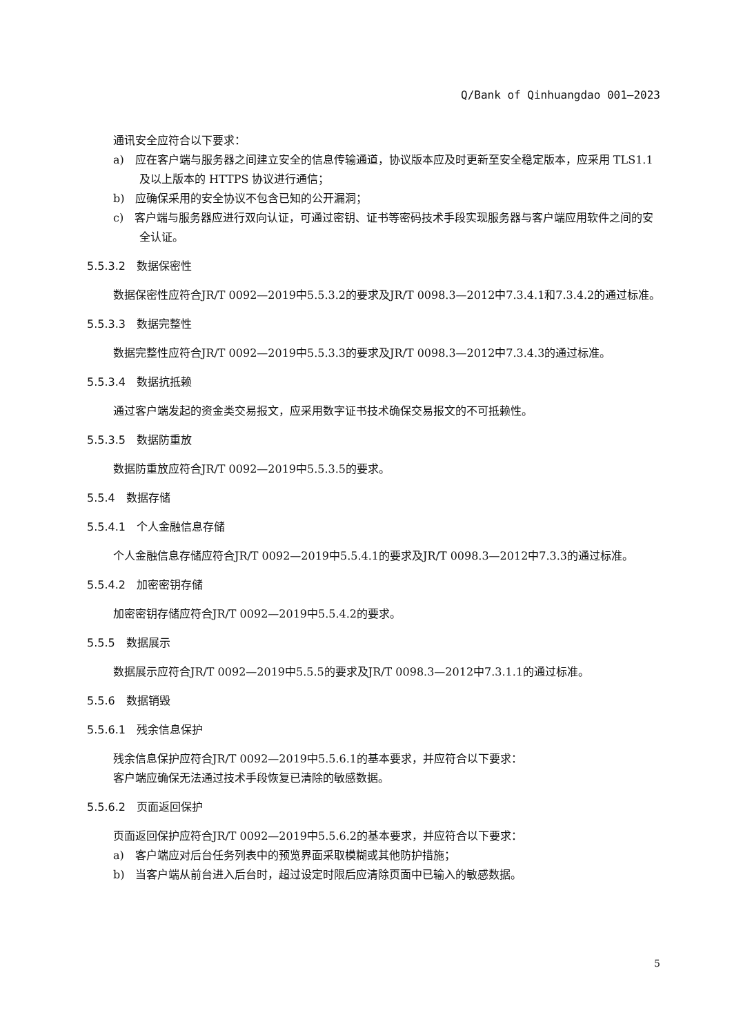Q/Bank of Qinhuangdao 001—2023
通讯安全应符合以下要求：
a)　应在客户端与服务器之间建立安全的信息传输通道，协议版本应及时更新至安全稳定版本，应采用 TLS1.1 及以上版本的 HTTPS 协议进行通信；
b)　应确保采用的安全协议不包含已知的公开漏洞；
c)　客户端与服务器应进行双向认证，可通过密钥、证书等密码技术手段实现服务器与客户端应用软件之间的安全认证。
5.5.3.2　数据保密性
数据保密性应符合JR/T 0092—2019中5.5.3.2的要求及JR/T 0098.3—2012中7.3.4.1和7.3.4.2的通过标准。
5.5.3.3　数据完整性
数据完整性应符合JR/T 0092—2019中5.5.3.3的要求及JR/T 0098.3—2012中7.3.4.3的通过标准。
5.5.3.4　数据抗抵赖
通过客户端发起的资金类交易报文，应采用数字证书技术确保交易报文的不可抵赖性。
5.5.3.5　数据防重放
数据防重放应符合JR/T 0092—2019中5.5.3.5的要求。
5.5.4　数据存储
5.5.4.1　个人金融信息存储
个人金融信息存储应符合JR/T 0092—2019中5.5.4.1的要求及JR/T 0098.3—2012中7.3.3的通过标准。
5.5.4.2　加密密钥存储
加密密钥存储应符合JR/T 0092—2019中5.5.4.2的要求。
5.5.5　数据展示
数据展示应符合JR/T 0092—2019中5.5.5的要求及JR/T 0098.3—2012中7.3.1.1的通过标准。
5.5.6　数据销毁
5.5.6.1　残余信息保护
残余信息保护应符合JR/T 0092—2019中5.5.6.1的基本要求，并应符合以下要求：
客户端应确保无法通过技术手段恢复已清除的敏感数据。
5.5.6.2　页面返回保护
页面返回保护应符合JR/T 0092—2019中5.5.6.2的基本要求，并应符合以下要求：
a)　客户端应对后台任务列表中的预览界面采取模糊或其他防护措施；
b)　当客户端从前台进入后台时，超过设定时限后应清除页面中已输入的敏感数据。
5